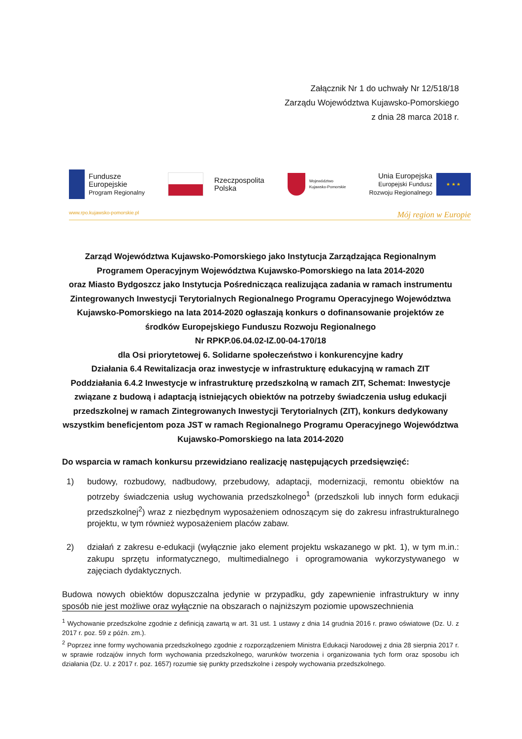Załącznik Nr 1 do uchwały Nr 12/518/18
Zarządu Województwa Kujawsko-Pomorskiego
z dnia 28 marca 2018 r.
Fundusze
Europejskie
Program Regionalny
Rzeczpospolita
Polska
Województwo
Kujawsko-Pomorskie
Unia Europejska
Europejski Fundusz
Rozwoju Regionalnego
★ ★ ★
www.rpo.kujawsko-pomorskie.pl Mój region w Europie
Zarząd Województwa Kujawsko-Pomorskiego jako Instytucja Zarządzająca Regionalnym Programem Operacyjnym Województwa Kujawsko-Pomorskiego na lata 2014-2020
oraz Miasto Bydgoszcz jako Instytucja Pośrednicząca realizująca zadania w ramach instrumentu Zintegrowanych Inwestycji Terytorialnych Regionalnego Programu Operacyjnego Województwa Kujawsko-Pomorskiego na lata 2014-2020 ogłaszają konkurs o dofinansowanie projektów ze środków Europejskiego Funduszu Rozwoju Regionalnego
Nr RPKP.06.04.02-IZ.00-04-170/18
dla Osi priorytetowej 6. Solidarne społeczeństwo i konkurencyjne kadry
Działania 6.4 Rewitalizacja oraz inwestycje w infrastrukturę edukacyjną w ramach ZIT
Poddziałania 6.4.2 Inwestycje w infrastrukturę przedszkolną w ramach ZIT, Schemat: Inwestycje związane z budową i adaptacją istniejących obiektów na potrzeby świadczenia usług edukacji przedszkolnej w ramach Zintegrowanych Inwestycji Terytorialnych (ZIT), konkurs dedykowany wszystkim beneficjentom poza JST w ramach Regionalnego Programu Operacyjnego Województwa Kujawsko-Pomorskiego na lata 2014-2020
Do wsparcia w ramach konkursu przewidziano realizację następujących przedsięwzięć:
1) budowy, rozbudowy, nadbudowy, przebudowy, adaptacji, modernizacji, remontu obiektów na potrzeby świadczenia usług wychowania przedszkolnego<sup>1</sup> (przedszkoli lub innych form edukacji przedszkolnej<sup>2</sup>) wraz z niezbędnym wyposażeniem odnoszącym się do zakresu infrastrukturalnego projektu, w tym również wyposażeniem placów zabaw.
2) działań z zakresu e-edukacji (wyłącznie jako element projektu wskazanego w pkt. 1), w tym m.in.: zakupu sprzętu informatycznego, multimedialnego i oprogramowania wykorzystywanego w zajęciach dydaktycznych.
Budowa nowych obiektów dopuszczalna jedynie w przypadku, gdy zapewnienie infrastruktury w inny sposób nie jest możliwe oraz wyłącznie na obszarach o najniższym poziomie upowszechnienia
<sup>1</sup> Wychowanie przedszkolne zgodnie z definicją zawartą w art. 31 ust. 1 ustawy z dnia 14 grudnia 2016 r. prawo oświatowe (Dz. U. z 2017 r. poz. 59 z późn. zm.).
<sup>2</sup> Poprzez inne formy wychowania przedszkolnego zgodnie z rozporządzeniem Ministra Edukacji Narodowej z dnia 28 sierpnia 2017 r. w sprawie rodzajów innych form wychowania przedszkolnego, warunków tworzenia i organizowania tych form oraz sposobu ich działania (Dz. U. z 2017 r. poz. 1657) rozumie się punkty przedszkolne i zespoły wychowania przedszkolnego.